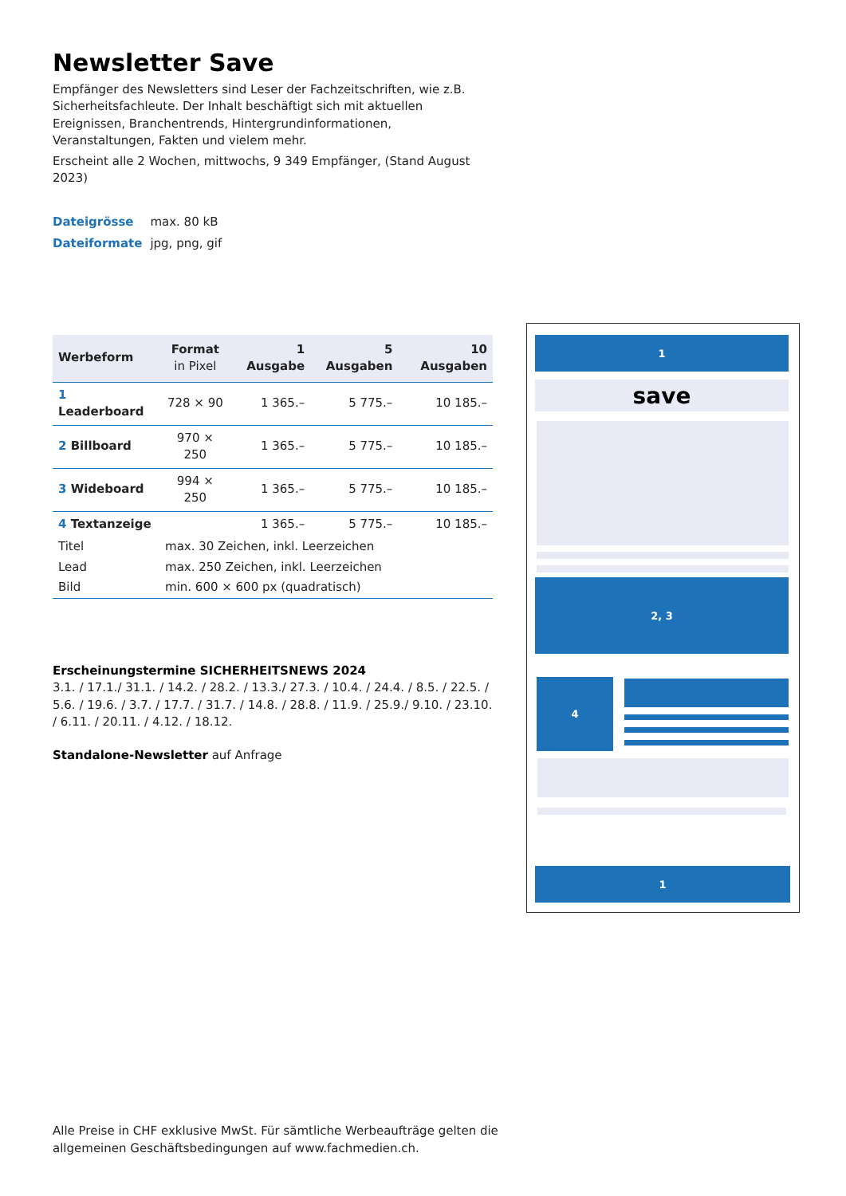Newsletter Save
Empfänger des Newsletters sind Leser der Fachzeitschriften, wie z.B. Sicherheitsfachleute. Der Inhalt beschäftigt sich mit aktuellen Ereignissen, Branchentrends, Hintergrundinformationen, Veranstaltungen, Fakten und vielem mehr.
Erscheint alle 2 Wochen, mittwochs, 9 349 Empfänger, (Stand August 2023)
| Dateigrösse | max. 80 kB |
| Dateiformate | jpg, png, gif |
| Werbeform | Format in Pixel | 1 Ausgabe | 5 Ausgaben | 10 Ausgaben |
| --- | --- | --- | --- | --- |
| 1 Leaderboard | 728 × 90 | 1 365.– | 5 775.– | 10 185.– |
| 2 Billboard | 970 × 250 | 1 365.– | 5 775.– | 10 185.– |
| 3 Wideboard | 994 × 250 | 1 365.– | 5 775.– | 10 185.– |
| 4 Textanzeige | | 1 365.– | 5 775.– | 10 185.– |
| Titel | max. 30 Zeichen, inkl. Leerzeichen | | | |
| Lead | max. 250 Zeichen, inkl. Leerzeichen | | | |
| Bild | min. 600 × 600 px (quadratisch) | | | |
Erscheinungstermine SICHERHEITSNEWS 2024
3.1. / 17.1./ 31.1. / 14.2. / 28.2. / 13.3./ 27.3. / 10.4. / 24.4. / 8.5. / 22.5. / 5.6. / 19.6. / 3.7. / 17.7. / 31.7. / 14.8. / 28.8. / 11.9. / 25.9./ 9.10. / 23.10. / 6.11. / 20.11. / 4.12. / 18.12.
Standalone-Newsletter auf Anfrage
1
save
2, 3
4
1
Alle Preise in CHF exklusive MwSt. Für sämtliche Werbeaufträge gelten die allgemeinen Geschäftsbedingungen auf www.fachmedien.ch.